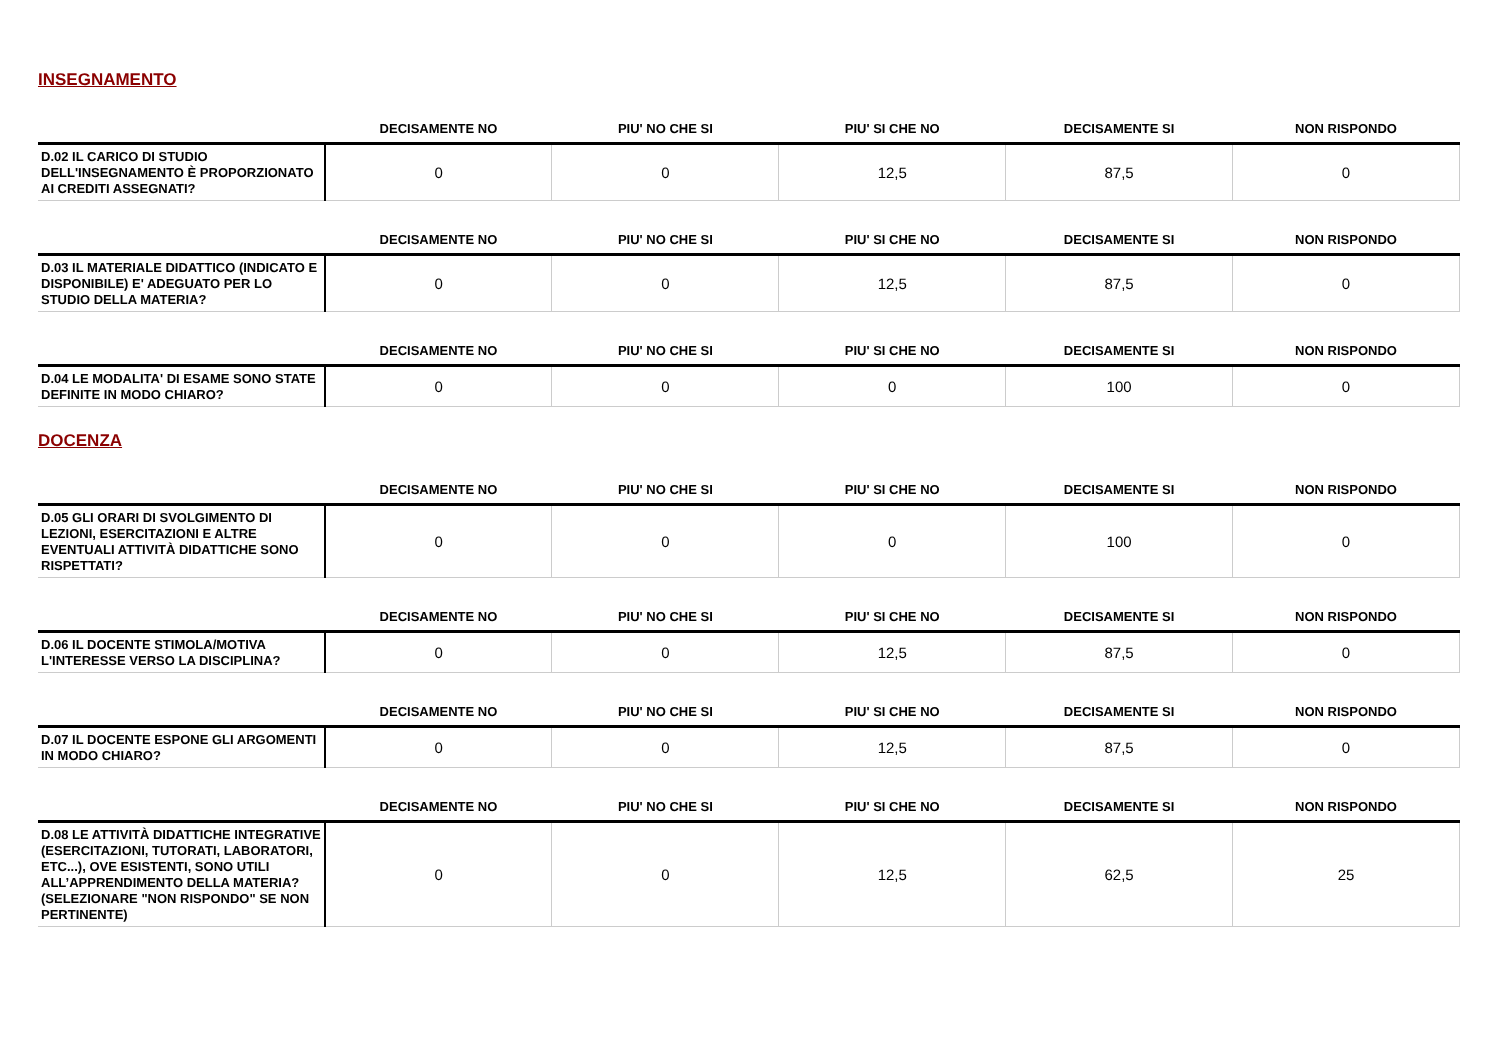INSEGNAMENTO
| | DECISAMENTE NO | PIU' NO CHE SI | PIU' SI CHE NO | DECISAMENTE SI | NON RISPONDO |
| --- | --- | --- | --- | --- | --- |
| D.02 IL CARICO DI STUDIO DELL'INSEGNAMENTO È PROPORZIONATO AI CREDITI ASSEGNATI? | 0 | 0 | 12,5 | 87,5 | 0 |
| | DECISAMENTE NO | PIU' NO CHE SI | PIU' SI CHE NO | DECISAMENTE SI | NON RISPONDO |
| --- | --- | --- | --- | --- | --- |
| D.03 IL MATERIALE DIDATTICO (INDICATO E DISPONIBILE) E' ADEGUATO PER LO STUDIO DELLA MATERIA? | 0 | 0 | 12,5 | 87,5 | 0 |
| | DECISAMENTE NO | PIU' NO CHE SI | PIU' SI CHE NO | DECISAMENTE SI | NON RISPONDO |
| --- | --- | --- | --- | --- | --- |
| D.04 LE MODALITA' DI ESAME SONO STATE DEFINITE IN MODO CHIARO? | 0 | 0 | 0 | 100 | 0 |
DOCENZA
| | DECISAMENTE NO | PIU' NO CHE SI | PIU' SI CHE NO | DECISAMENTE SI | NON RISPONDO |
| --- | --- | --- | --- | --- | --- |
| D.05 GLI ORARI DI SVOLGIMENTO DI LEZIONI, ESERCITAZIONI E ALTRE EVENTUALI ATTIVITÀ DIDATTICHE SONO RISPETTATI? | 0 | 0 | 0 | 100 | 0 |
| | DECISAMENTE NO | PIU' NO CHE SI | PIU' SI CHE NO | DECISAMENTE SI | NON RISPONDO |
| --- | --- | --- | --- | --- | --- |
| D.06 IL DOCENTE STIMOLA/MOTIVA L'INTERESSE VERSO LA DISCIPLINA? | 0 | 0 | 12,5 | 87,5 | 0 |
| | DECISAMENTE NO | PIU' NO CHE SI | PIU' SI CHE NO | DECISAMENTE SI | NON RISPONDO |
| --- | --- | --- | --- | --- | --- |
| D.07 IL DOCENTE ESPONE GLI ARGOMENTI IN MODO CHIARO? | 0 | 0 | 12,5 | 87,5 | 0 |
| | DECISAMENTE NO | PIU' NO CHE SI | PIU' SI CHE NO | DECISAMENTE SI | NON RISPONDO |
| --- | --- | --- | --- | --- | --- |
| D.08 LE ATTIVITÀ DIDATTICHE INTEGRATIVE (ESERCITAZIONI, TUTORATI, LABORATORI, ETC...), OVE ESISTENTI, SONO UTILI ALL’APPRENDIMENTO DELLA MATERIA? (SELEZIONARE "NON RISPONDO" SE NON PERTINENTE) | 0 | 0 | 12,5 | 62,5 | 25 |